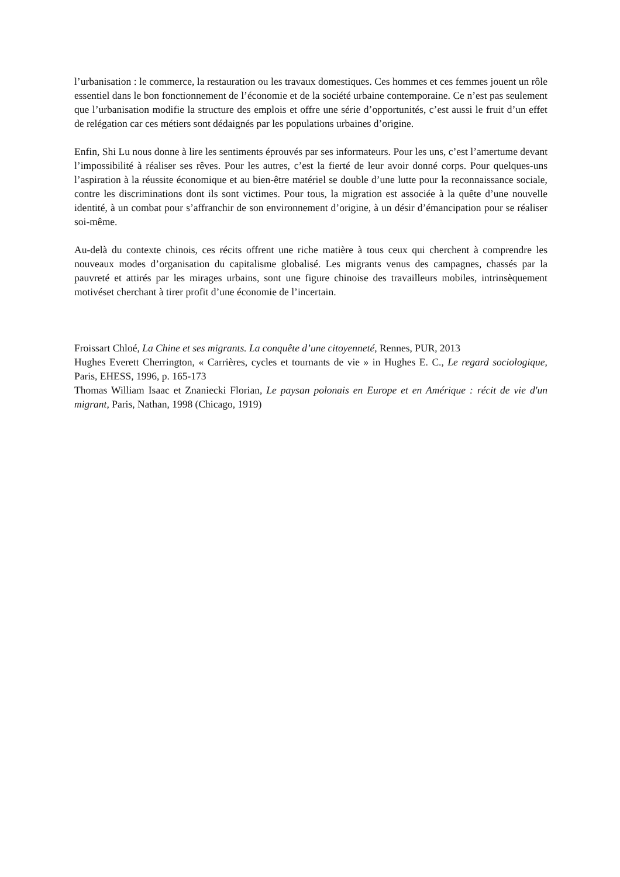l’urbanisation : le commerce, la restauration ou les travaux domestiques. Ces hommes et ces femmes jouent un rôle essentiel dans le bon fonctionnement de l’économie et de la société urbaine contemporaine. Ce n’est pas seulement que l’urbanisation modifie la structure des emplois et offre une série d’opportunités, c’est aussi le fruit d’un effet de relégation car ces métiers sont dédaignés par les populations urbaines d’origine.
Enfin, Shi Lu nous donne à lire les sentiments éprouvés par ses informateurs. Pour les uns, c’est l’amertume devant l’impossibilité à réaliser ses rêves. Pour les autres, c’est la fierté de leur avoir donné corps. Pour quelques-uns l’aspiration à la réussite économique et au bien-être matériel se double d’une lutte pour la reconnaissance sociale, contre les discriminations dont ils sont victimes. Pour tous, la migration est associée à la quête d’une nouvelle identité, à un combat pour s’affranchir de son environnement d’origine, à un désir d’émancipation pour se réaliser soi-même.
Au-delà du contexte chinois, ces récits offrent une riche matière à tous ceux qui cherchent à comprendre les nouveaux modes d’organisation du capitalisme globalisé. Les migrants venus des campagnes, chassés par la pauvreté et attirés par les mirages urbains, sont une figure chinoise des travailleurs mobiles, intrinsèquement motivéset cherchant à tirer profit d’une économie de l’incertain.
Froissart Chloé, La Chine et ses migrants. La conquête d’une citoyenneté, Rennes, PUR, 2013
Hughes Everett Cherrington, « Carrières, cycles et tournants de vie » in Hughes E. C., Le regard sociologique, Paris, EHESS, 1996, p. 165-173
Thomas William Isaac et Znaniecki Florian, Le paysan polonais en Europe et en Amérique : récit de vie d'un migrant, Paris, Nathan, 1998 (Chicago, 1919)